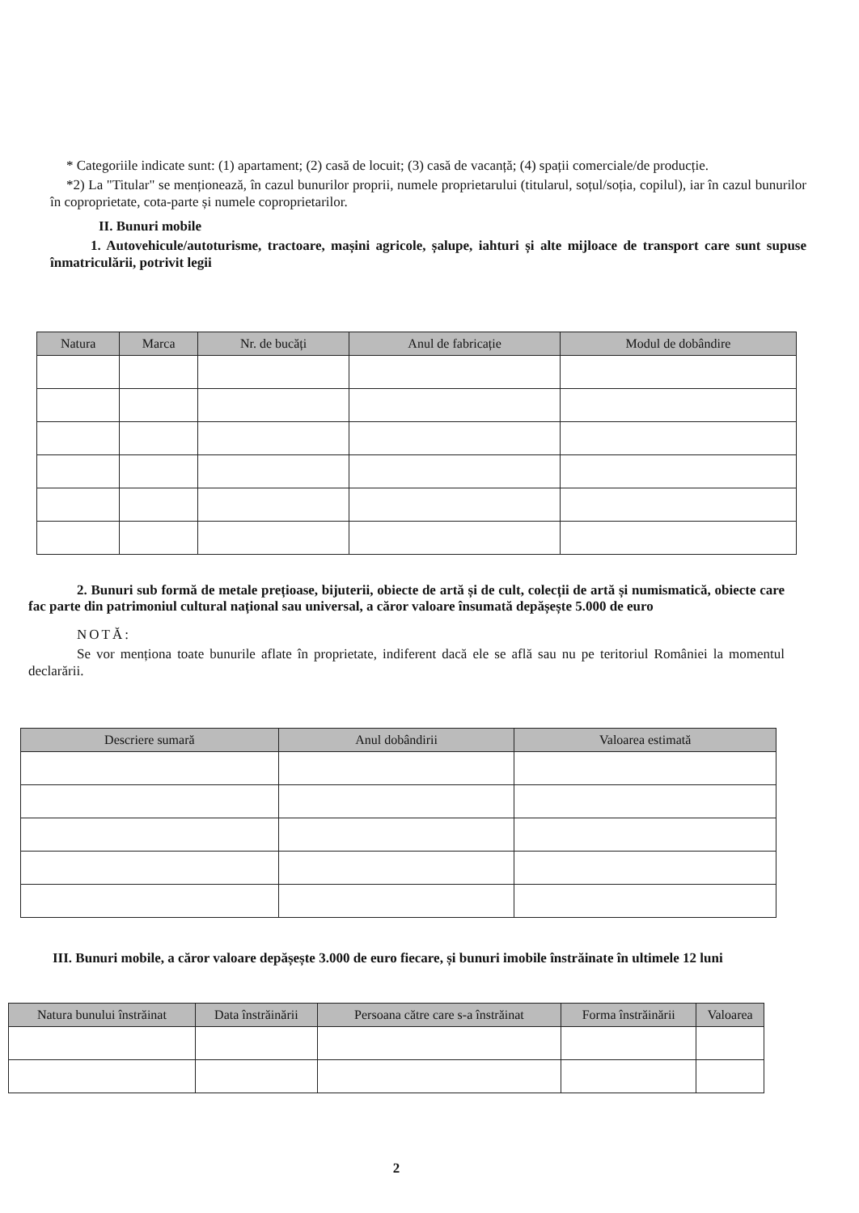* Categoriile indicate sunt: (1) apartament; (2) casă de locuit; (3) casă de vacanță; (4) spații comerciale/de producție.
*2) La "Titular" se menționează, în cazul bunurilor proprii, numele proprietarului (titularul, soțul/soția, copilul), iar în cazul bunurilor în coproprietate, cota-parte și numele coproprietarilor.
II. Bunuri mobile
1. Autovehicule/autoturisme, tractoare, mașini agricole, șalupe, iahturi și alte mijloace de transport care sunt supuse înmatriculării, potrivit legii
| Natura | Marca | Nr. de bucăți | Anul de fabricație | Modul de dobândire |
| --- | --- | --- | --- | --- |
2. Bunuri sub formă de metale prețioase, bijuterii, obiecte de artă și de cult, colecții de artă și numismatică, obiecte care fac parte din patrimoniul cultural național sau universal, a căror valoare însumată depășește 5.000 de euro
NOTĂ:
Se vor menționa toate bunurile aflate în proprietate, indiferent dacă ele se află sau nu pe teritoriul României la momentul declarării.
| Descriere sumară | Anul dobândirii | Valoarea estimată |
| --- | --- | --- |
III. Bunuri mobile, a căror valoare depășește 3.000 de euro fiecare, și bunuri imobile înstrăinate în ultimele 12 luni
| Natura bunului înstrăinat | Data înstrăinării | Persoana către care s-a înstrăinat | Forma înstrăinării | Valoarea |
| --- | --- | --- | --- | --- |
2